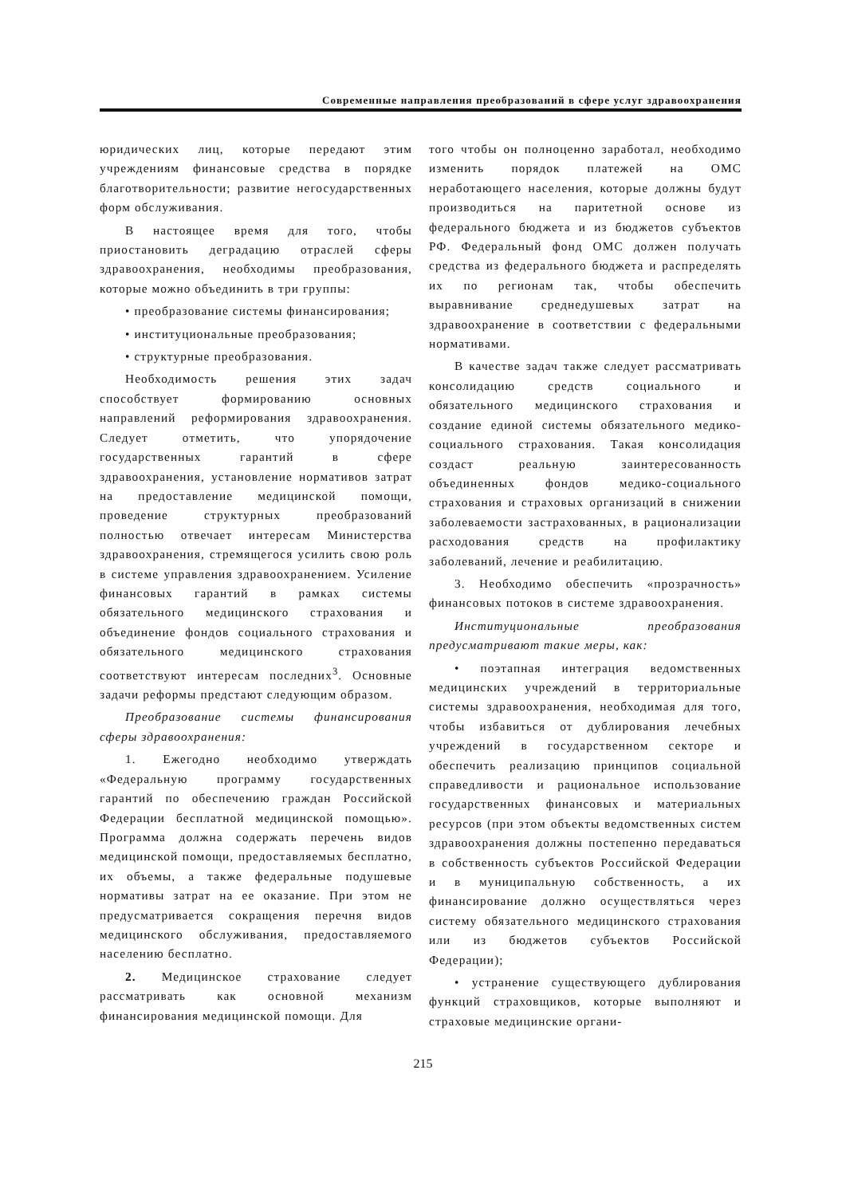Современные направления преобразований в сфере услуг здравоохранения
юридических лиц, которые передают этим учреждениям финансовые средства в порядке благотворительности; развитие негосударственных форм обслуживания.
В настоящее время для того, чтобы приостановить деградацию отраслей сферы здравоохранения, необходимы преобразования, которые можно объединить в три группы:
• преобразование системы финансирования;
• институциональные преобразования;
• структурные преобразования.
Необходимость решения этих задач способствует формированию основных направлений реформирования здравоохранения. Следует отметить, что упорядочение государственных гарантий в сфере здравоохранения, установление нормативов затрат на предоставление медицинской помощи, проведение структурных преобразований полностью отвечает интересам Министерства здравоохранения, стремящегося усилить свою роль в системе управления здравоохранением. Усиление финансовых гарантий в рамках системы обязательного медицинского страхования и объединение фондов социального страхования и обязательного медицинского страхования соответствуют интересам последних<sup>3</sup>. Основные задачи реформы предстают следующим образом.
Преобразование системы финансирования сферы здравоохранения:
1. Ежегодно необходимо утверждать «Федеральную программу государственных гарантий по обеспечению граждан Российской Федерации бесплатной медицинской помощью». Программа должна содержать перечень видов медицинской помощи, предоставляемых бесплатно, их объемы, а также федеральные подушевые нормативы затрат на ее оказание. При этом не предусматривается сокращения перечня видов медицинского обслуживания, предоставляемого населению бесплатно.
2. Медицинское страхование следует рассматривать как основной механизм финансирования медицинской помощи. Для
того чтобы он полноценно заработал, необходимо изменить порядок платежей на ОМС неработающего населения, которые должны будут производиться на паритетной основе из федерального бюджета и из бюджетов субъектов РФ. Федеральный фонд ОМС должен получать средства из федерального бюджета и распределять их по регионам так, чтобы обеспечить выравнивание среднедушевых затрат на здравоохранение в соответствии с федеральными нормативами.
В качестве задач также следует рассматривать консолидацию средств социального и обязательного медицинского страхования и создание единой системы обязательного медико-социального страхования. Такая консолидация создаст реальную заинтересованность объединенных фондов медико-социального страхования и страховых организаций в снижении заболеваемости застрахованных, в рационализации расходования средств на профилактику заболеваний, лечение и реабилитацию.
3. Необходимо обеспечить «прозрачность» финансовых потоков в системе здравоохранения.
Институциональные преобразования предусматривают такие меры, как:
• поэтапная интеграция ведомственных медицинских учреждений в территориальные системы здравоохранения, необходимая для того, чтобы избавиться от дублирования лечебных учреждений в государственном секторе и обеспечить реализацию принципов социальной справедливости и рациональное использование государственных финансовых и материальных ресурсов (при этом объекты ведомственных систем здравоохранения должны постепенно передаваться в собственность субъектов Российской Федерации и в муниципальную собственность, а их финансирование должно осуществляться через систему обязательного медицинского страхования или из бюджетов субъектов Российской Федерации);
• устранение существующего дублирования функций страховщиков, которые выполняют и страховые медицинские органи-
215